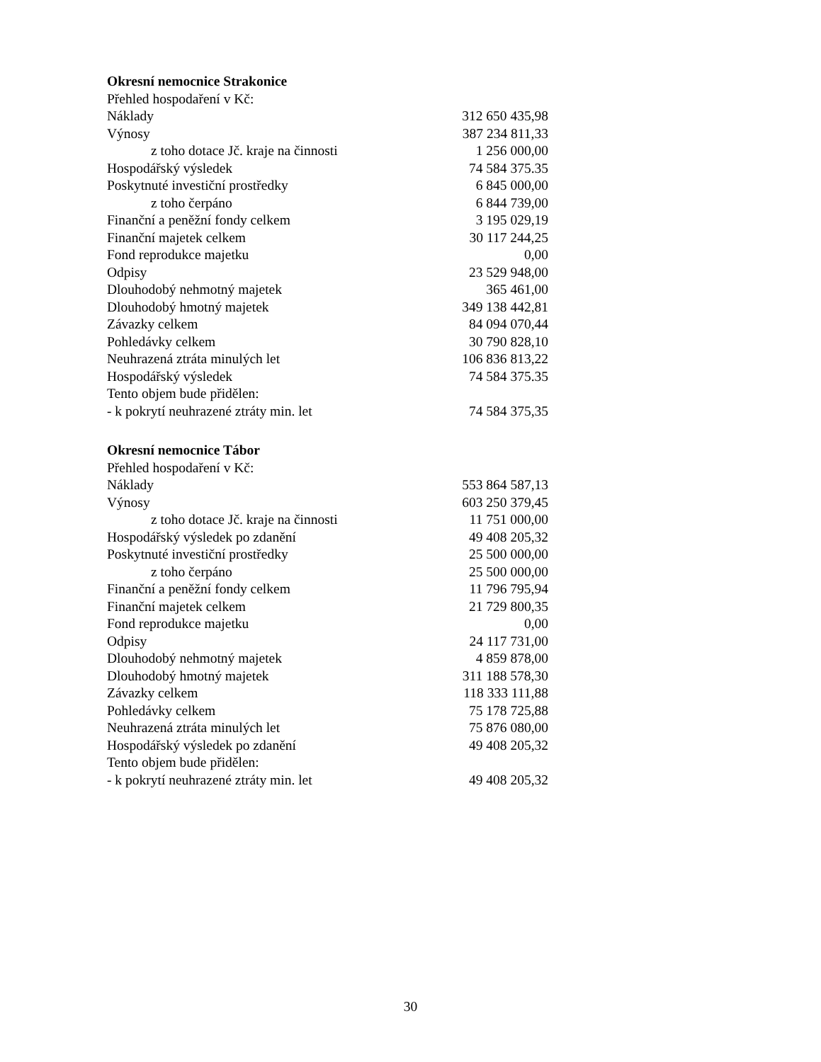Okresní nemocnice Strakonice
| Přehled hospodaření v Kč: | |
| Náklady | 312 650 435,98 |
| Výnosy | 387 234 811,33 |
| z toho dotace Jč. kraje na činnosti | 1 256 000,00 |
| Hospodářský výsledek | 74 584 375.35 |
| Poskytnuté investiční prostředky | 6 845 000,00 |
| z toho čerpáno | 6 844 739,00 |
| Finanční a peněžní fondy celkem | 3 195 029,19 |
| Finanční majetek celkem | 30 117 244,25 |
| Fond reprodukce majetku | 0,00 |
| Odpisy | 23 529 948,00 |
| Dlouhodobý nehmotný majetek | 365 461,00 |
| Dlouhodobý hmotný majetek | 349 138 442,81 |
| Závazky celkem | 84 094 070,44 |
| Pohledávky celkem | 30 790 828,10 |
| Neuhrazená ztráta minulých let | 106 836 813,22 |
| Hospodářský výsledek | 74 584 375.35 |
| Tento objem bude přidělen: | |
| - k pokrytí neuhrazené ztráty min. let | 74 584 375,35 |
Okresní nemocnice Tábor
| Přehled hospodaření v Kč: | |
| Náklady | 553 864 587,13 |
| Výnosy | 603 250 379,45 |
| z toho dotace Jč. kraje na činnosti | 11 751 000,00 |
| Hospodářský výsledek po zdanění | 49 408 205,32 |
| Poskytnuté investiční prostředky | 25 500 000,00 |
| z toho čerpáno | 25 500 000,00 |
| Finanční a peněžní fondy celkem | 11 796 795,94 |
| Finanční majetek celkem | 21 729 800,35 |
| Fond reprodukce majetku | 0,00 |
| Odpisy | 24 117 731,00 |
| Dlouhodobý nehmotný majetek | 4 859 878,00 |
| Dlouhodobý hmotný majetek | 311 188 578,30 |
| Závazky celkem | 118 333 111,88 |
| Pohledávky celkem | 75 178 725,88 |
| Neuhrazená ztráta minulých let | 75 876 080,00 |
| Hospodářský výsledek po zdanění | 49 408 205,32 |
| Tento objem bude přidělen: | |
| - k pokrytí neuhrazené ztráty min. let | 49 408 205,32 |
30